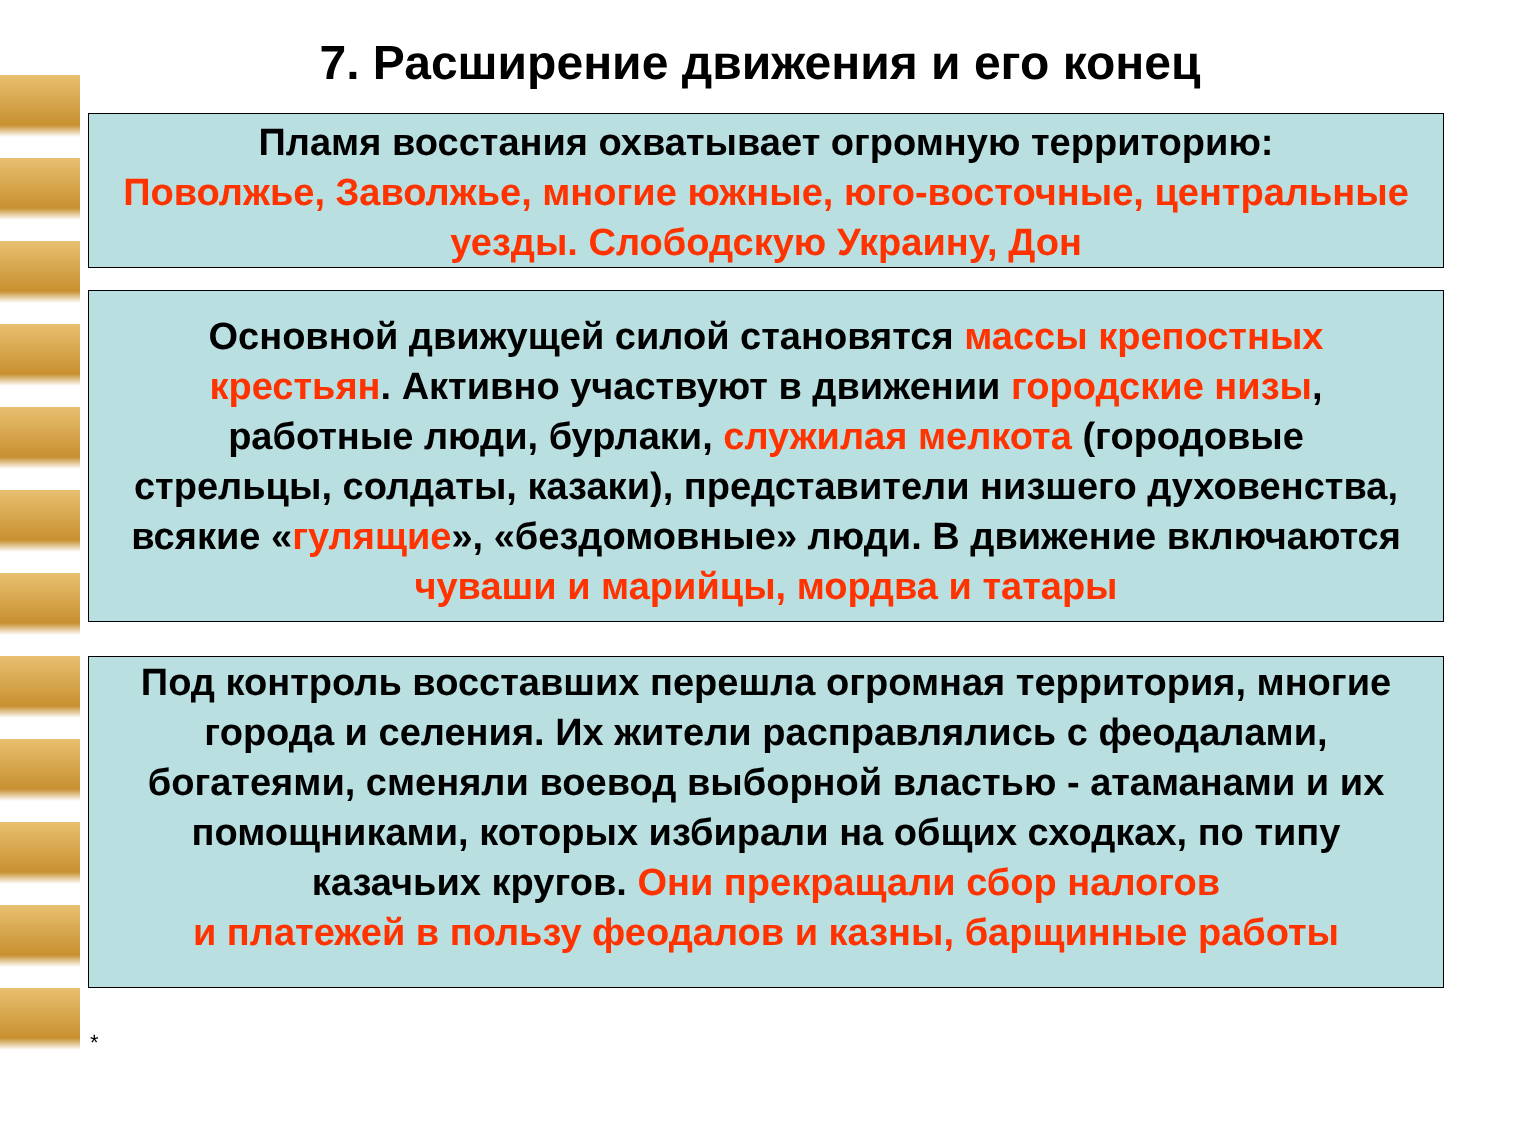7. Расширение движения и его конец
Пламя восстания охватывает огромную территорию:
Поволжье, Заволжье, многие южные, юго-восточные, центральные уезды. Слободскую Украину, Дон
Основной движущей силой становятся массы крепостных крестьян. Активно участвуют в движении городские низы, работные люди, бурлаки, служилая мелкота (городовые стрельцы, солдаты, казаки), представители низшего духовенства, всякие «гулящие», «бездомовные» люди. В движение включаются чуваши и марийцы, мордва и татары
Под контроль восставших перешла огромная территория, многие города и селения. Их жители расправлялись с феодалами, богатеями, сменяли воевод выборной властью - атаманами и их помощниками, которых избирали на общих сходках, по типу казачьих кругов. Они прекращали сбор налогов
и платежей в пользу феодалов и казны, барщинные работы
*